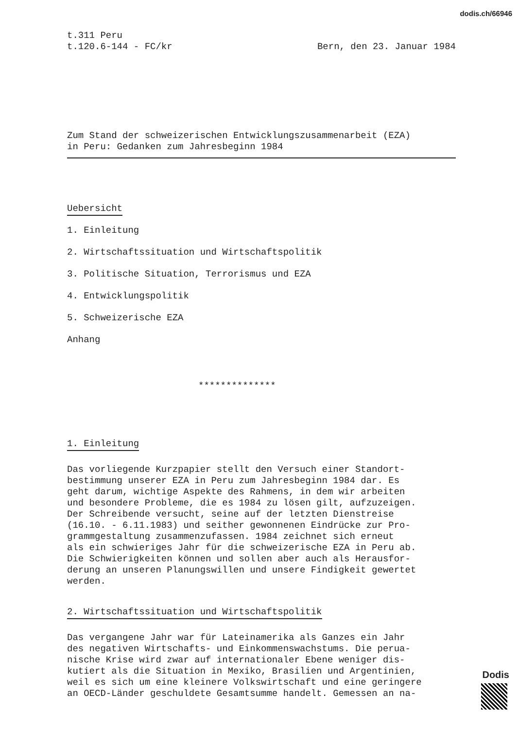dodis.ch/66946
t.311 Peru
t.120.6-144 - FC/kr
Bern, den 23. Januar 1984
Zum Stand der schweizerischen Entwicklungszusammenarbeit (EZA)
in Peru: Gedanken zum Jahresbeginn 1984
Uebersicht
1. Einleitung
2. Wirtschaftssituation und Wirtschaftspolitik
3. Politische Situation, Terrorismus und EZA
4. Entwicklungspolitik
5. Schweizerische EZA
Anhang
**************
1. Einleitung
Das vorliegende Kurzpapier stellt den Versuch einer Standort-
bestimmung unserer EZA in Peru zum Jahresbeginn 1984 dar. Es
geht darum, wichtige Aspekte des Rahmens, in dem wir arbeiten
und besondere Probleme, die es 1984 zu lösen gilt, aufzuzeigen.
Der Schreibende versucht, seine auf der letzten Dienstreise
(16.10. - 6.11.1983) und seither gewonnenen Eindrücke zur Pro-
grammgestaltung zusammenzufassen. 1984 zeichnet sich erneut
als ein schwieriges Jahr für die schweizerische EZA in Peru ab.
Die Schwierigkeiten können und sollen aber auch als Herausfor-
derung an unseren Planungswillen und unsere Findigkeit gewertet
werden.
2. Wirtschaftssituation und Wirtschaftspolitik
Das vergangene Jahr war für Lateinamerika als Ganzes ein Jahr
des negativen Wirtschafts- und Einkommenswachstums. Die perua-
nische Krise wird zwar auf internationaler Ebene weniger dis-
kutiert als die Situation in Mexiko, Brasilien und Argentinien,
weil es sich um eine kleinere Volkswirtschaft und eine geringere
an OECD-Länder geschuldete Gesamtsumme handelt. Gemessen an na-
Dodis